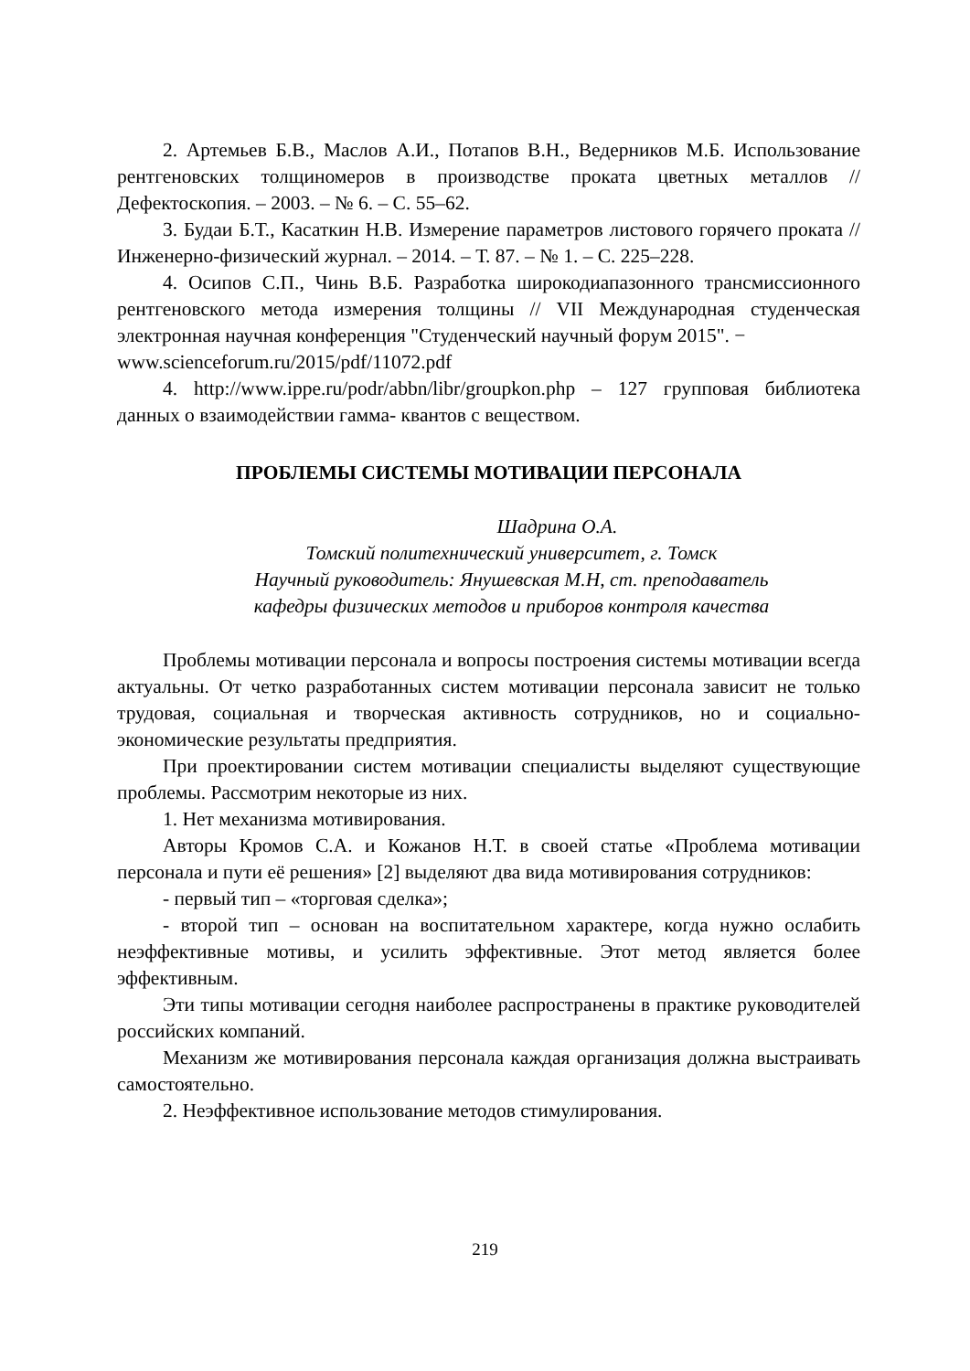2. Артемьев Б.В., Маслов А.И., Потапов В.Н., Ведерников М.Б. Использование рентгеновских толщиномеров в производстве проката цветных металлов // Дефектоскопия. – 2003. – № 6. – С. 55–62.
3. Будаи Б.Т., Касаткин Н.В. Измерение параметров листового горячего проката // Инженерно-физический журнал. – 2014. – Т. 87. – № 1. – С. 225–228.
4. Осипов С.П., Чинь В.Б. Разработка широкодиапазонного трансмиссионного рентгеновского метода измерения толщины // VII Международная студенческая электронная научная конференция "Студенческий научный форум 2015". −
www.scienceforum.ru/2015/pdf/11072.pdf
4. http://www.ippe.ru/podr/abbn/libr/groupkon.php – 127 групповая библиотека данных о взаимодействии гамма- квантов с веществом.
ПРОБЛЕМЫ СИСТЕМЫ МОТИВАЦИИ ПЕРСОНАЛА
Шадрина О.А.
Томский политехнический университет, г. Томск
Научный руководитель: Янушевская М.Н, ст. преподаватель
кафедры физических методов и приборов контроля качества
Проблемы мотивации персонала и вопросы построения системы мотивации всегда актуальны. От четко разработанных систем мотивации персонала зависит не только трудовая, социальная и творческая активность сотрудников, но и социально-экономические результаты предприятия.
При проектировании систем мотивации специалисты выделяют существующие проблемы. Рассмотрим некоторые из них.
1. Нет механизма мотивирования.
Авторы Кромов С.А. и Кожанов Н.Т. в своей статье «Проблема мотивации персонала и пути её решения» [2] выделяют два вида мотивирования сотрудников:
- первый тип – «торговая сделка»;
- второй тип – основан на воспитательном характере, когда нужно ослабить неэффективные мотивы, и усилить эффективные. Этот метод является более эффективным.
Эти типы мотивации сегодня наиболее распространены в практике руководителей российских компаний.
Механизм же мотивирования персонала каждая организация должна выстраивать самостоятельно.
2. Неэффективное использование методов стимулирования.
219